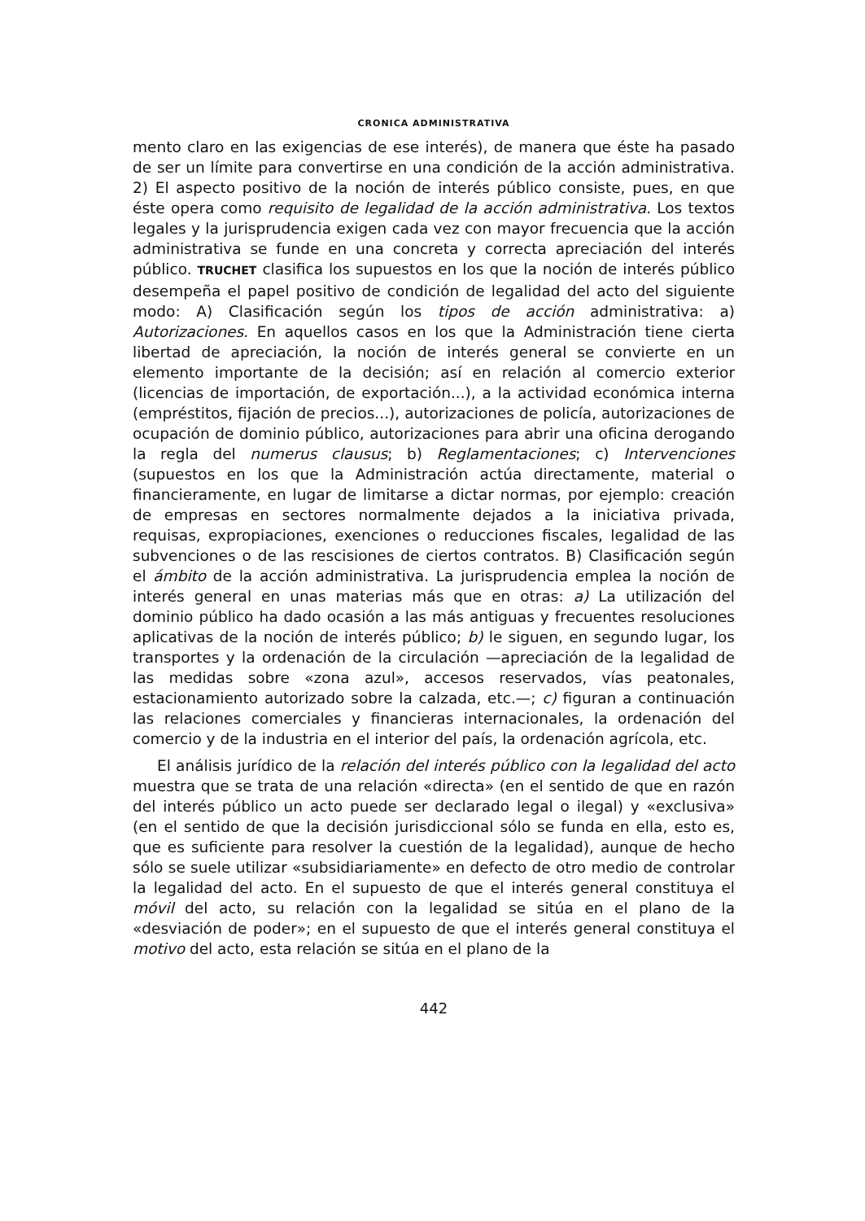CRONICA ADMINISTRATIVA
mento claro en las exigencias de ese interés), de manera que éste ha pasado de ser un límite para convertirse en una condición de la acción administrativa. 2) El aspecto positivo de la noción de interés público consiste, pues, en que éste opera como requisito de legalidad de la acción administrativa. Los textos legales y la jurisprudencia exigen cada vez con mayor frecuencia que la acción administrativa se funde en una concreta y correcta apreciación del interés público. TRUCHET clasifica los supuestos en los que la noción de interés público desempeña el papel positivo de condición de legalidad del acto del siguiente modo: A) Clasificación según los tipos de acción administrativa: a) Autorizaciones. En aquellos casos en los que la Administración tiene cierta libertad de apreciación, la noción de interés general se convierte en un elemento importante de la decisión; así en relación al comercio exterior (licencias de importación, de exportación...), a la actividad económica interna (empréstitos, fijación de precios...), autorizaciones de policía, autorizaciones de ocupación de dominio público, autorizaciones para abrir una oficina derogando la regla del numerus clausus; b) Reglamentaciones; c) Intervenciones (supuestos en los que la Administración actúa directamente, material o financieramente, en lugar de limitarse a dictar normas, por ejemplo: creación de empresas en sectores normalmente dejados a la iniciativa privada, requisas, expropiaciones, exenciones o reducciones fiscales, legalidad de las subvenciones o de las rescisiones de ciertos contratos. B) Clasificación según el ámbito de la acción administrativa. La jurisprudencia emplea la noción de interés general en unas materias más que en otras: a) La utilización del dominio público ha dado ocasión a las más antiguas y frecuentes resoluciones aplicativas de la noción de interés público; b) le siguen, en segundo lugar, los transportes y la ordenación de la circulación —apreciación de la legalidad de las medidas sobre «zona azul», accesos reservados, vías peatonales, estacionamiento autorizado sobre la calzada, etc.—; c) figuran a continuación las relaciones comerciales y financieras internacionales, la ordenación del comercio y de la industria en el interior del país, la ordenación agrícola, etc.
El análisis jurídico de la relación del interés público con la legalidad del acto muestra que se trata de una relación «directa» (en el sentido de que en razón del interés público un acto puede ser declarado legal o ilegal) y «exclusiva» (en el sentido de que la decisión jurisdiccional sólo se funda en ella, esto es, que es suficiente para resolver la cuestión de la legalidad), aunque de hecho sólo se suele utilizar «subsidiariamente» en defecto de otro medio de controlar la legalidad del acto. En el supuesto de que el interés general constituya el móvil del acto, su relación con la legalidad se sitúa en el plano de la «desviación de poder»; en el supuesto de que el interés general constituya el motivo del acto, esta relación se sitúa en el plano de la
442